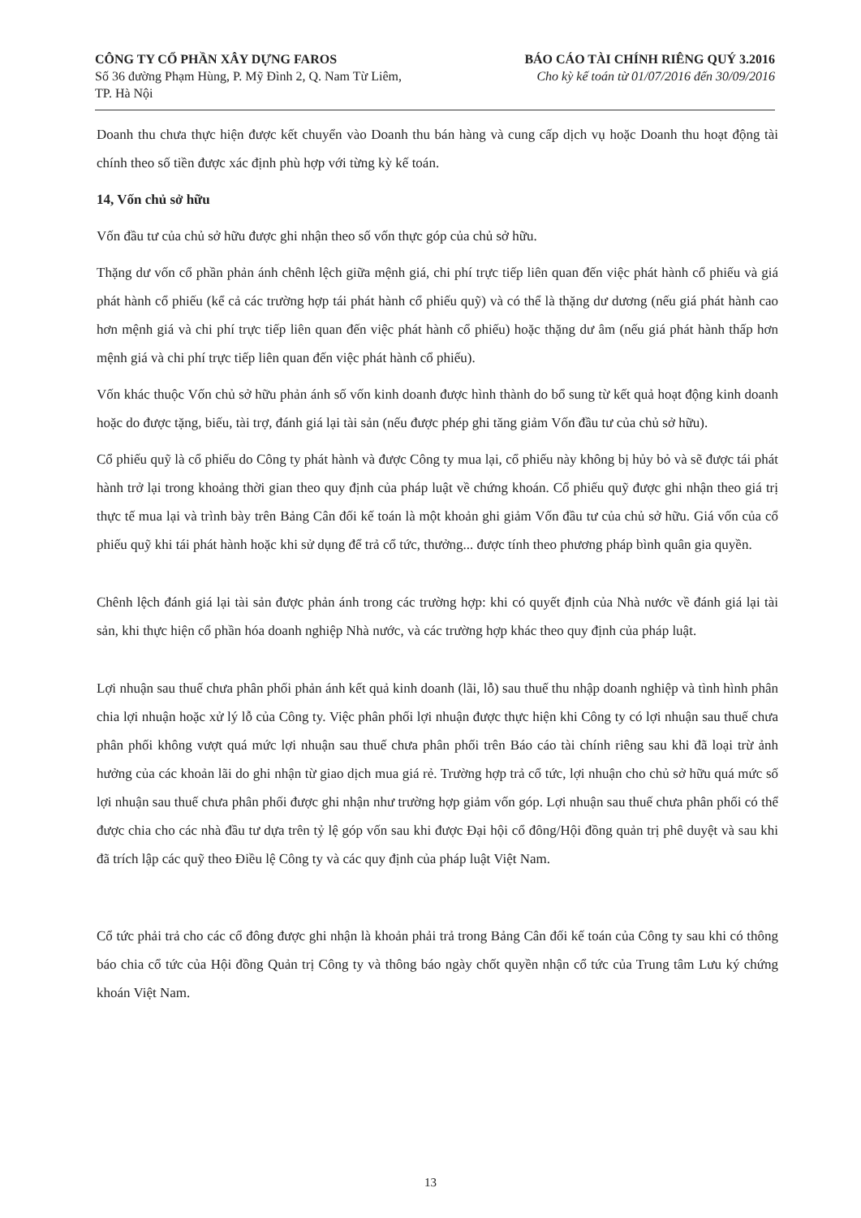CÔNG TY CỔ PHẦN XÂY DỰNG FAROS
Số 36 đường Phạm Hùng, P. Mỹ Đình 2, Q. Nam Từ Liêm,
TP. Hà Nội
BÁO CÁO TÀI CHÍNH RIÊNG QUÝ 3.2016
Cho kỳ kế toán từ 01/07/2016 đến 30/09/2016
Doanh thu chưa thực hiện được kết chuyển vào Doanh thu bán hàng và cung cấp dịch vụ hoặc Doanh thu hoạt động tài chính theo số tiền được xác định phù hợp với từng kỳ kế toán.
14, Vốn chủ sở hữu
Vốn đầu tư của chủ sở hữu được ghi nhận theo số vốn thực góp của chủ sở hữu.
Thặng dư vốn cổ phần phản ánh chênh lệch giữa mệnh giá, chi phí trực tiếp liên quan đến việc phát hành cổ phiếu và giá phát hành cổ phiếu (kể cả các trường hợp tái phát hành cổ phiếu quỹ) và có thể là thặng dư dương (nếu giá phát hành cao hơn mệnh giá và chi phí trực tiếp liên quan đến việc phát hành cổ phiếu) hoặc thặng dư âm (nếu giá phát hành thấp hơn mệnh giá và chi phí trực tiếp liên quan đến việc phát hành cổ phiếu).
Vốn khác thuộc Vốn chủ sở hữu phản ánh số vốn kinh doanh được hình thành do bổ sung từ kết quả hoạt động kinh doanh hoặc do được tặng, biếu, tài trợ, đánh giá lại tài sản (nếu được phép ghi tăng giảm Vốn đầu tư của chủ sở hữu).
Cổ phiếu quỹ là cổ phiếu do Công ty phát hành và được Công ty mua lại, cổ phiếu này không bị hủy bỏ và sẽ được tái phát hành trở lại trong khoảng thời gian theo quy định của pháp luật về chứng khoán. Cổ phiếu quỹ được ghi nhận theo giá trị thực tế mua lại và trình bày trên Bảng Cân đối kế toán là một khoản ghi giảm Vốn đầu tư của chủ sở hữu. Giá vốn của cổ phiếu quỹ khi tái phát hành hoặc khi sử dụng để trả cổ tức, thưởng... được tính theo phương pháp bình quân gia quyền.
Chênh lệch đánh giá lại tài sản được phản ánh trong các trường hợp: khi có quyết định của Nhà nước về đánh giá lại tài sản, khi thực hiện cổ phần hóa doanh nghiệp Nhà nước, và các trường hợp khác theo quy định của pháp luật.
Lợi nhuận sau thuế chưa phân phối phản ánh kết quả kinh doanh (lãi, lỗ) sau thuế thu nhập doanh nghiệp và tình hình phân chia lợi nhuận hoặc xử lý lỗ của Công ty. Việc phân phối lợi nhuận được thực hiện khi Công ty có lợi nhuận sau thuế chưa phân phối không vượt quá mức lợi nhuận sau thuế chưa phân phối trên Báo cáo tài chính riêng sau khi đã loại trừ ảnh hưởng của các khoản lãi do ghi nhận từ giao dịch mua giá rẻ. Trường hợp trả cổ tức, lợi nhuận cho chủ sở hữu quá mức số lợi nhuận sau thuế chưa phân phối được ghi nhận như trường hợp giảm vốn góp. Lợi nhuận sau thuế chưa phân phối có thể được chia cho các nhà đầu tư dựa trên tỷ lệ góp vốn sau khi được Đại hội cổ đông/Hội đồng quản trị phê duyệt và sau khi đã trích lập các quỹ theo Điều lệ Công ty và các quy định của pháp luật Việt Nam.
Cổ tức phải trả cho các cổ đông được ghi nhận là khoản phải trả trong Bảng Cân đối kế toán của Công ty sau khi có thông báo chia cổ tức của Hội đồng Quản trị Công ty và thông báo ngày chốt quyền nhận cổ tức của Trung tâm Lưu ký chứng khoán Việt Nam.
13